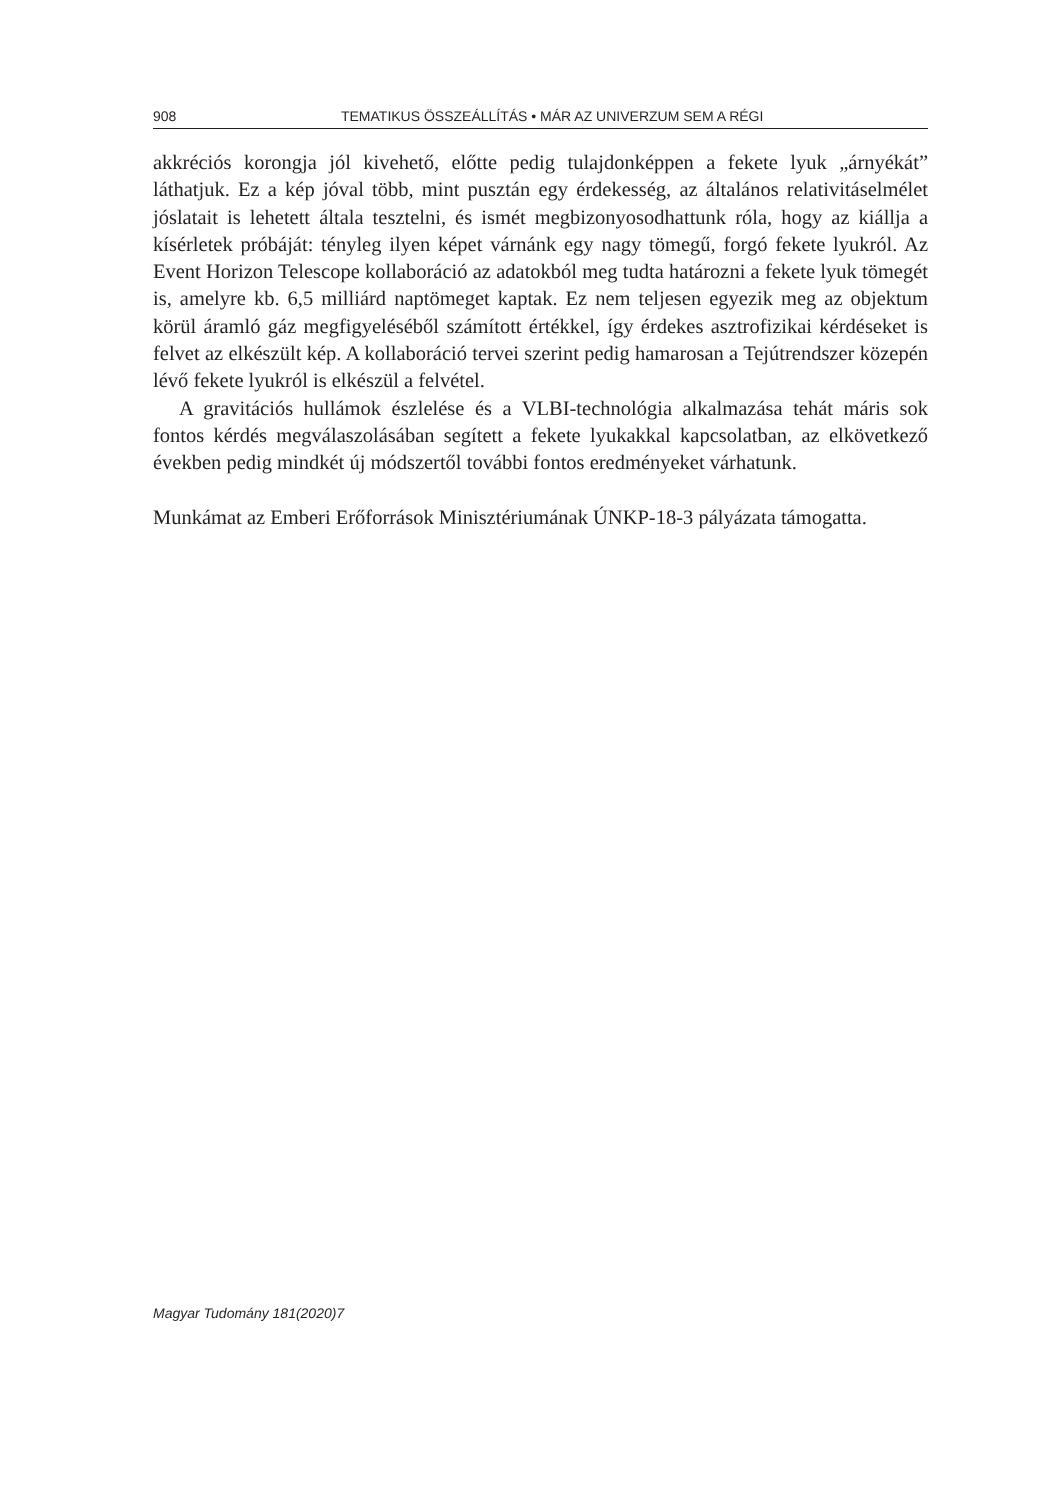908 TEMATIKUS ÖSSZEÁLLÍTÁS • MÁR AZ UNIVERZUM SEM A RÉGI
akkréciós korongja jól kivehető, előtte pedig tulajdonképpen a fekete lyuk „árnyékát” láthatjuk. Ez a kép jóval több, mint pusztán egy érdekesség, az általános relativitáselmélet jóslatait is lehetett általa tesztelni, és ismét megbizonyosodhattunk róla, hogy az kiállja a kísérletek próbáját: tényleg ilyen képet várnánk egy nagy tömegű, forgó fekete lyukról. Az Event Horizon Telescope kollaboráció az adatokból meg tudta határozni a fekete lyuk tömegét is, amelyre kb. 6,5 milliárd naptömeget kaptak. Ez nem teljesen egyezik meg az objektum körül áramló gáz megfigyeléséből számított értékkel, így érdekes asztrofizikai kérdéseket is felvet az elkészült kép. A kollaboráció tervei szerint pedig hamarosan a Tejútrendszer közepén lévő fekete lyukról is elkészül a felvétel.
A gravitációs hullámok észlelése és a VLBI-technológia alkalmazása tehát máris sok fontos kérdés megválaszolásában segített a fekete lyukakkal kapcsolatban, az elkövetkező években pedig mindkét új módszertől további fontos eredményeket várhatunk.
Munkámat az Emberi Erőforrások Minisztériumának ÚNKP-18-3 pályázata támogatta.
Magyar Tudomány 181(2020)7